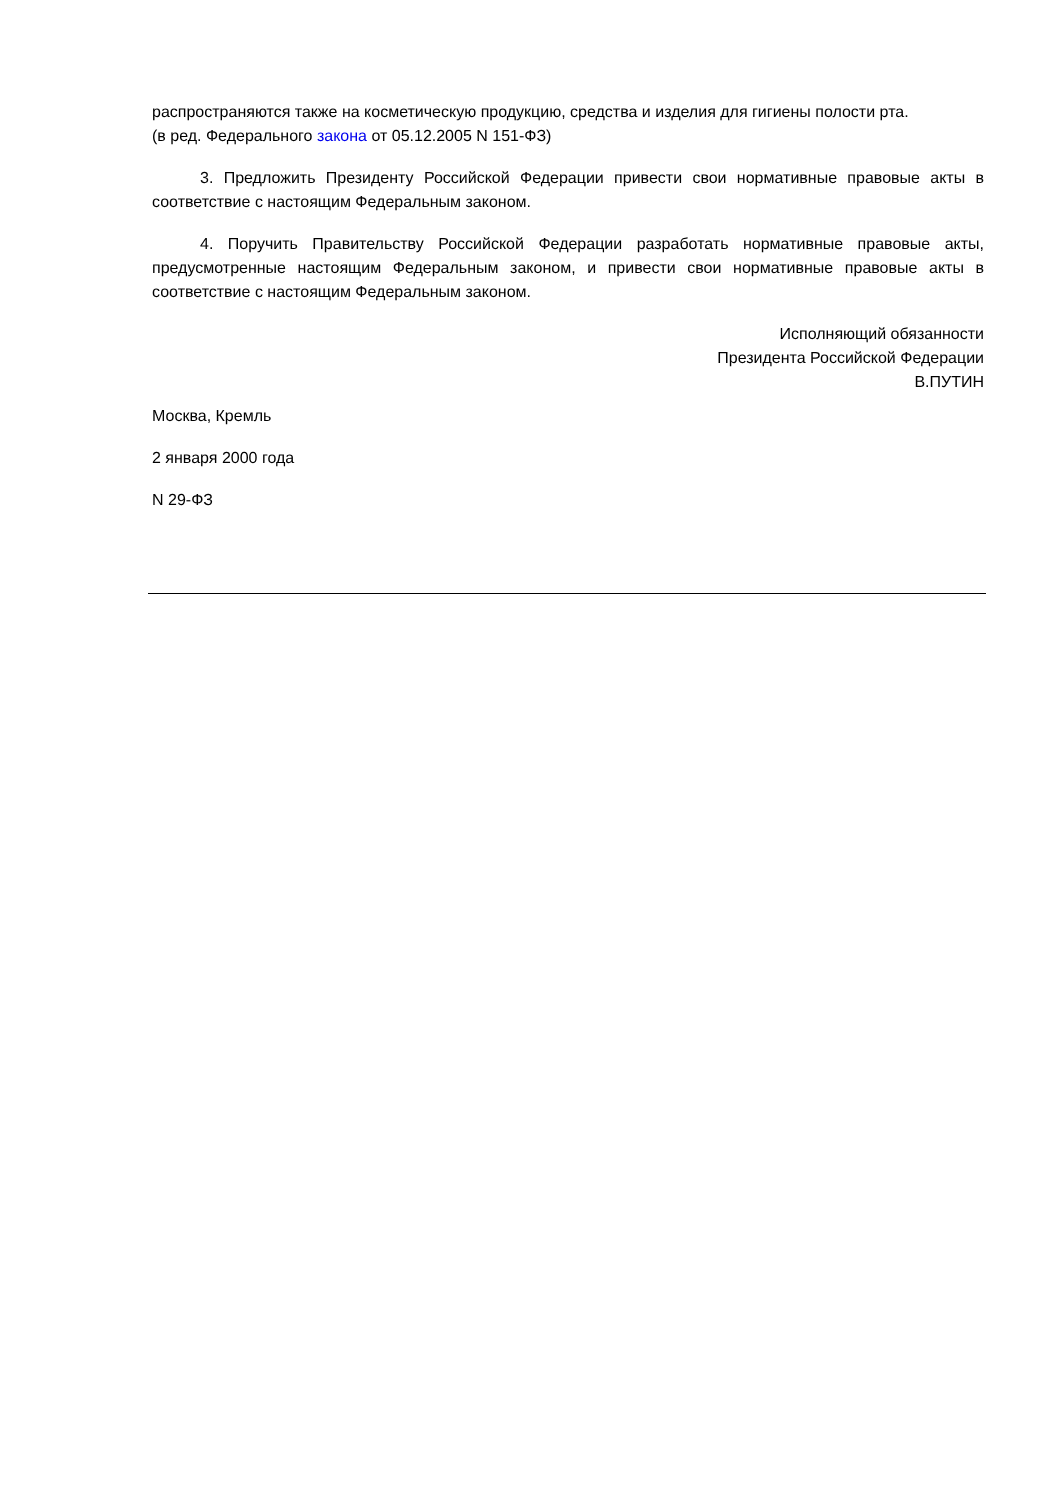распространяются также на косметическую продукцию, средства и изделия для гигиены полости рта.
(в ред. Федерального закона от 05.12.2005 N 151-ФЗ)
3. Предложить Президенту Российской Федерации привести свои нормативные правовые акты в соответствие с настоящим Федеральным законом.
4. Поручить Правительству Российской Федерации разработать нормативные правовые акты, предусмотренные настоящим Федеральным законом, и привести свои нормативные правовые акты в соответствие с настоящим Федеральным законом.
Исполняющий обязанности
Президента Российской Федерации
В.ПУТИН
Москва, Кремль
2 января 2000 года
N 29-ФЗ